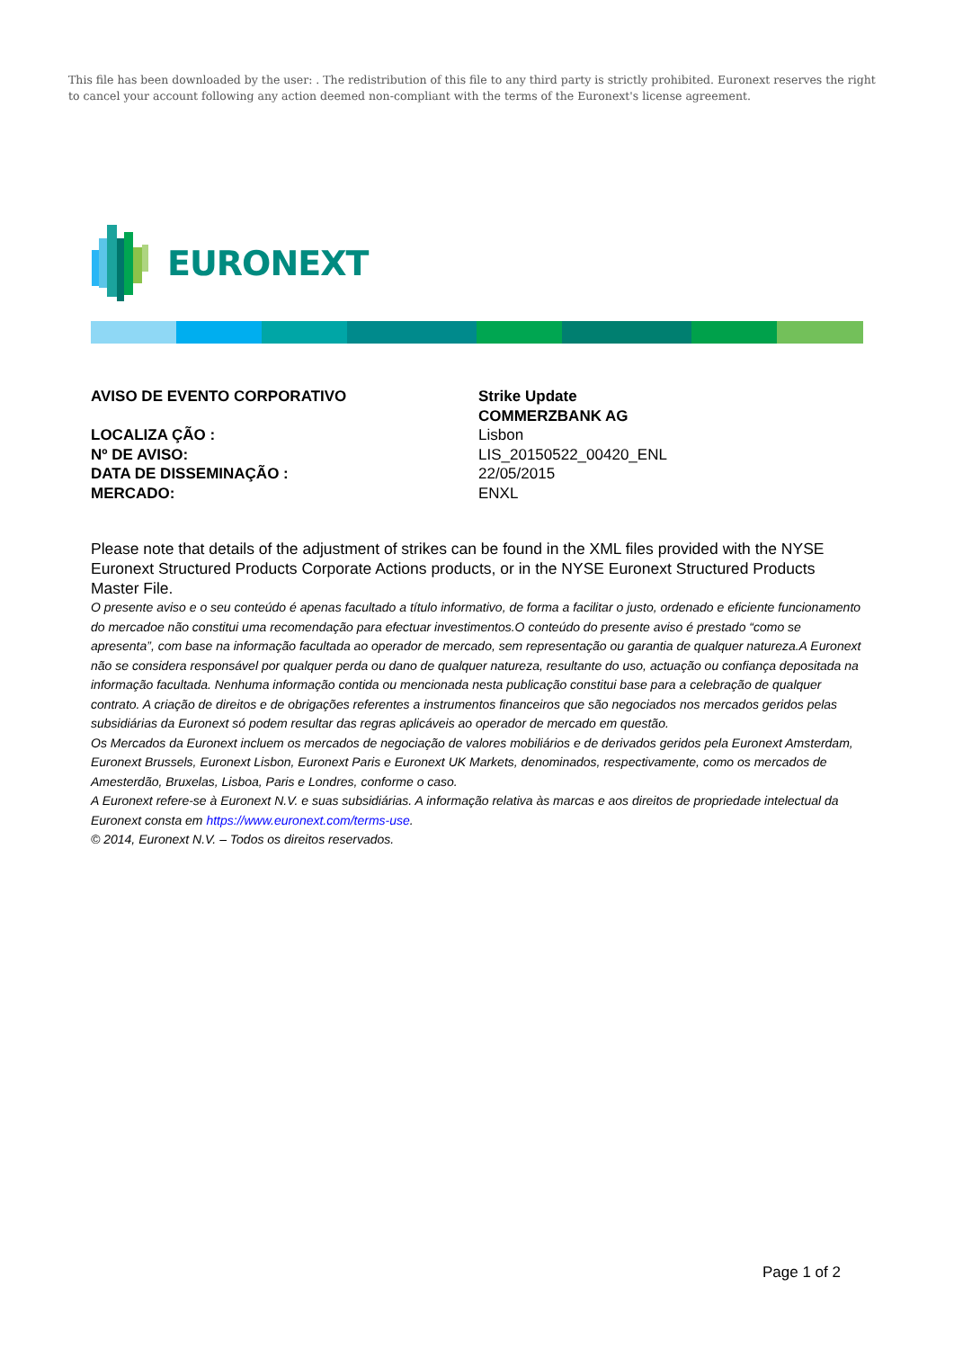This file has been downloaded by the user: . The redistribution of this file to any third party is strictly prohibited. Euronext reserves the right to cancel your account following any action deemed non-compliant with the terms of the Euronext's license agreement.
EURONEXT
| AVISO DE EVENTO CORPORATIVO | Strike Update |
| | COMMERZBANK AG |
| LOCALIZA ÇÃO : | Lisbon |
| Nº DE AVISO: | LIS_20150522_00420_ENL |
| DATA DE DISSEMINAÇÃO : | 22/05/2015 |
| MERCADO: | ENXL |
Please note that details of the adjustment of strikes can be found in the XML files provided with the NYSE Euronext Structured Products Corporate Actions products, or in the NYSE Euronext Structured Products Master File.
O presente aviso e o seu conteúdo é apenas facultado a título informativo, de forma a facilitar o justo, ordenado e eficiente funcionamento do mercadoe não constitui uma recomendação para efectuar investimentos.O conteúdo do presente aviso é prestado “como se apresenta”, com base na informação facultada ao operador de mercado, sem representação ou garantia de qualquer natureza.A Euronext não se considera responsável por qualquer perda ou dano de qualquer natureza, resultante do uso, actuação ou confiança depositada na informação facultada. Nenhuma informação contida ou mencionada nesta publicação constitui base para a celebração de qualquer contrato. A criação de direitos e de obrigações referentes a instrumentos financeiros que são negociados nos mercados geridos pelas subsidiárias da Euronext só podem resultar das regras aplicáveis ao operador de mercado em questão.
Os Mercados da Euronext incluem os mercados de negociação de valores mobiliários e de derivados geridos pela Euronext Amsterdam, Euronext Brussels, Euronext Lisbon, Euronext Paris e Euronext UK Markets, denominados, respectivamente, como os mercados de Amesterdão, Bruxelas, Lisboa, Paris e Londres, conforme o caso.
A Euronext refere-se à Euronext N.V. e suas subsidiárias. A informação relativa às marcas e aos direitos de propriedade intelectual da Euronext consta em https://www.euronext.com/terms-use.
© 2014, Euronext N.V. – Todos os direitos reservados.
Page 1 of 2